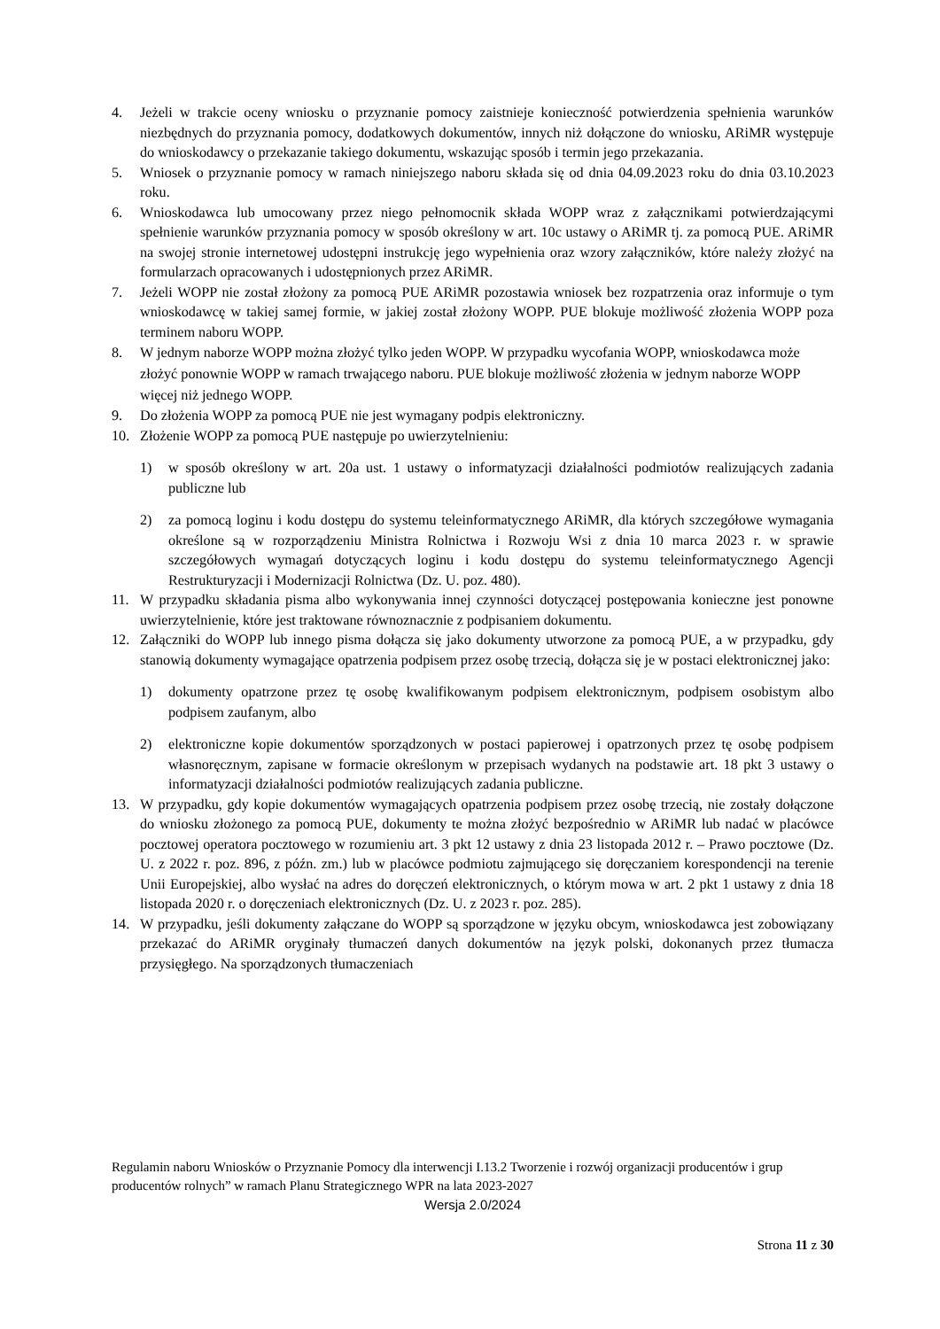4. Jeżeli w trakcie oceny wniosku o przyznanie pomocy zaistnieje konieczność potwierdzenia spełnienia warunków niezbędnych do przyznania pomocy, dodatkowych dokumentów, innych niż dołączone do wniosku, ARiMR występuje do wnioskodawcy o przekazanie takiego dokumentu, wskazując sposób i termin jego przekazania.
5. Wniosek o przyznanie pomocy w ramach niniejszego naboru składa się od dnia 04.09.2023 roku do dnia 03.10.2023 roku.
6. Wnioskodawca lub umocowany przez niego pełnomocnik składa WOPP wraz z załącznikami potwierdzającymi spełnienie warunków przyznania pomocy w sposób określony w art. 10c ustawy o ARiMR tj. za pomocą PUE. ARiMR na swojej stronie internetowej udostępni instrukcję jego wypełnienia oraz wzory załączników, które należy złożyć na formularzach opracowanych i udostępnionych przez ARiMR.
7. Jeżeli WOPP nie został złożony za pomocą PUE ARiMR pozostawia wniosek bez rozpatrzenia oraz informuje o tym wnioskodawcę w takiej samej formie, w jakiej został złożony WOPP. PUE blokuje możliwość złożenia WOPP poza terminem naboru WOPP.
8. W jednym naborze WOPP można złożyć tylko jeden WOPP. W przypadku wycofania WOPP, wnioskodawca może złożyć ponownie WOPP w ramach trwającego naboru. PUE blokuje możliwość złożenia w jednym naborze WOPP więcej niż jednego WOPP.
9. Do złożenia WOPP za pomocą PUE nie jest wymagany podpis elektroniczny.
10. Złożenie WOPP za pomocą PUE następuje po uwierzytelnieniu:
1) w sposób określony w art. 20a ust. 1 ustawy o informatyzacji działalności podmiotów realizujących zadania publiczne lub
2) za pomocą loginu i kodu dostępu do systemu teleinformatycznego ARiMR, dla których szczegółowe wymagania określone są w rozporządzeniu Ministra Rolnictwa i Rozwoju Wsi z dnia 10 marca 2023 r. w sprawie szczegółowych wymagań dotyczących loginu i kodu dostępu do systemu teleinformatycznego Agencji Restrukturyzacji i Modernizacji Rolnictwa (Dz. U. poz. 480).
11. W przypadku składania pisma albo wykonywania innej czynności dotyczącej postępowania konieczne jest ponowne uwierzytelnienie, które jest traktowane równoznacznie z podpisaniem dokumentu.
12. Załączniki do WOPP lub innego pisma dołącza się jako dokumenty utworzone za pomocą PUE, a w przypadku, gdy stanowią dokumenty wymagające opatrzenia podpisem przez osobę trzecią, dołącza się je w postaci elektronicznej jako:
1) dokumenty opatrzone przez tę osobę kwalifikowanym podpisem elektronicznym, podpisem osobistym albo podpisem zaufanym, albo
2) elektroniczne kopie dokumentów sporządzonych w postaci papierowej i opatrzonych przez tę osobę podpisem własnoręcznym, zapisane w formacie określonym w przepisach wydanych na podstawie art. 18 pkt 3 ustawy o informatyzacji działalności podmiotów realizujących zadania publiczne.
13. W przypadku, gdy kopie dokumentów wymagających opatrzenia podpisem przez osobę trzecią, nie zostały dołączone do wniosku złożonego za pomocą PUE, dokumenty te można złożyć bezpośrednio w ARiMR lub nadać w placówce pocztowej operatora pocztowego w rozumieniu art. 3 pkt 12 ustawy z dnia 23 listopada 2012 r. – Prawo pocztowe (Dz. U. z 2022 r. poz. 896, z późn. zm.) lub w placówce podmiotu zajmującego się doręczaniem korespondencji na terenie Unii Europejskiej, albo wysłać na adres do doręczeń elektronicznych, o którym mowa w art. 2 pkt 1 ustawy z dnia 18 listopada 2020 r. o doręczeniach elektronicznych (Dz. U. z 2023 r. poz. 285).
14. W przypadku, jeśli dokumenty załączane do WOPP są sporządzone w języku obcym, wnioskodawca jest zobowiązany przekazać do ARiMR oryginały tłumaczeń danych dokumentów na język polski, dokonanych przez tłumacza przysięgłego. Na sporządzonych tłumaczeniach
Regulamin naboru Wniosków o Przyznanie Pomocy dla interwencji I.13.2 Tworzenie i rozwój organizacji producentów i grup producentów rolnych” w ramach Planu Strategicznego WPR na lata 2023-2027
Wersja 2.0/2024
Strona 11 z 30